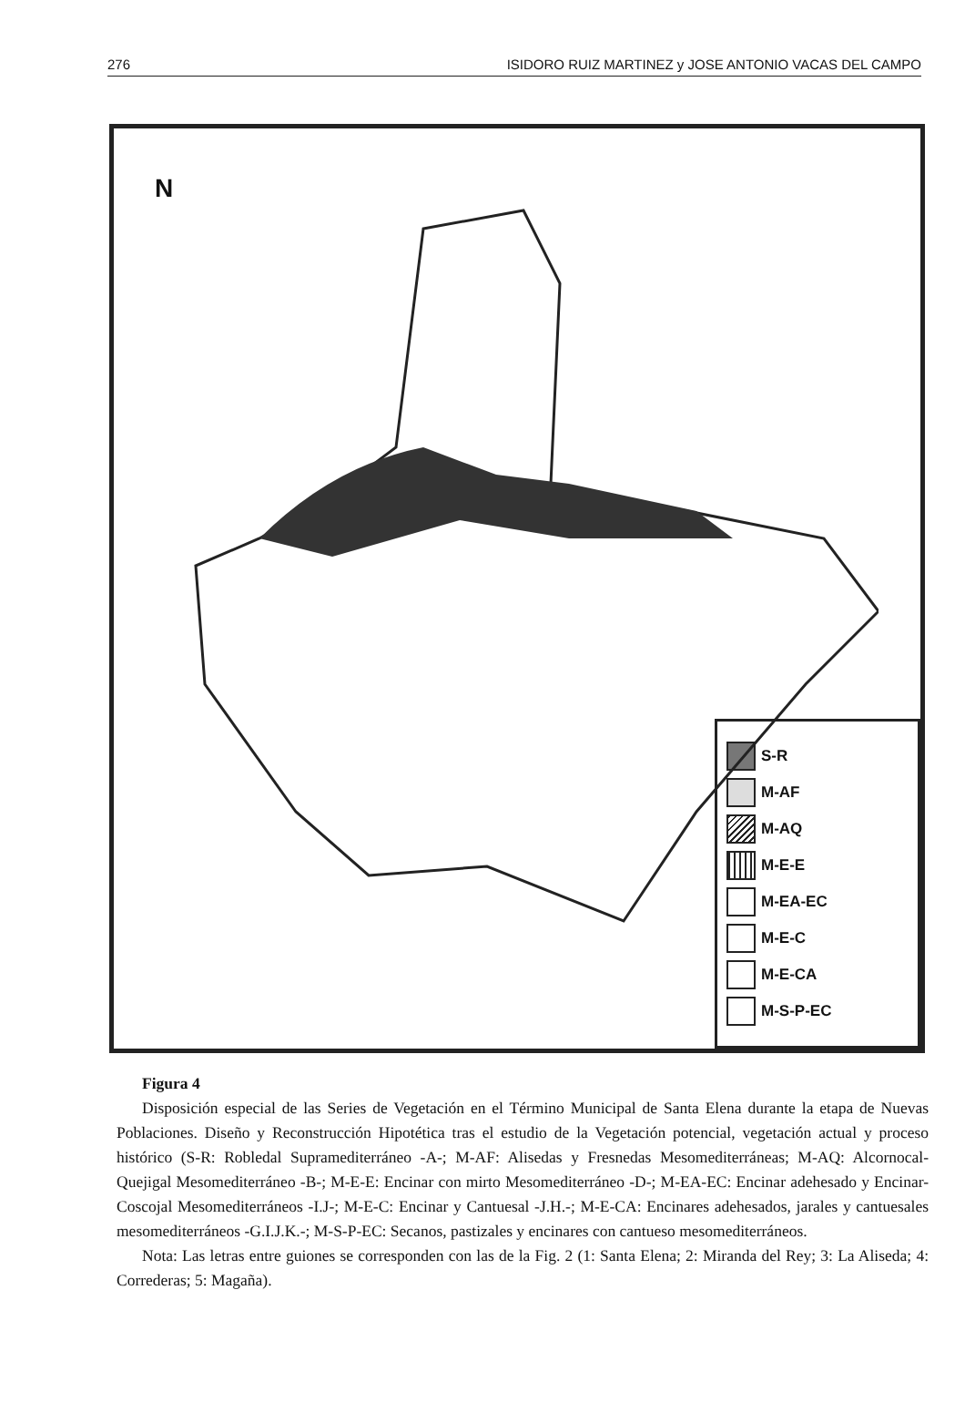276 ISIDORO RUIZ MARTINEZ y JOSE ANTONIO VACAS DEL CAMPO
N
S-R
M-AF
M-AQ
M-E-E
M-EA-EC
M-E-C
M-E-CA
M-S-P-EC
Figura 4
Disposición especial de las Series de Vegetación en el Término Municipal de Santa Elena durante la etapa de Nuevas Poblaciones. Diseño y Reconstrucción Hipotética tras el estudio de la Vegetación potencial, vegetación actual y proceso histórico (S-R: Robledal Supramediterráneo -A-; M-AF: Alisedas y Fresnedas Mesomediterráneas; M-AQ: Alcornocal-Quejigal Mesomediterráneo -B-; M-E-E: Encinar con mirto Mesomediterráneo -D-; M-EA-EC: Encinar adehesado y Encinar-Coscojal Mesomediterráneos -I.J-; M-E-C: Encinar y Cantuesal -J.H.-; M-E-CA: Encinares adehesados, jarales y cantuesales mesomediterráneos -G.I.J.K.-; M-S-P-EC: Secanos, pastizales y encinares con cantueso mesomediterráneos.
Nota: Las letras entre guiones se corresponden con las de la Fig. 2 (1: Santa Elena; 2: Miranda del Rey; 3: La Aliseda; 4: Correderas; 5: Magaña).